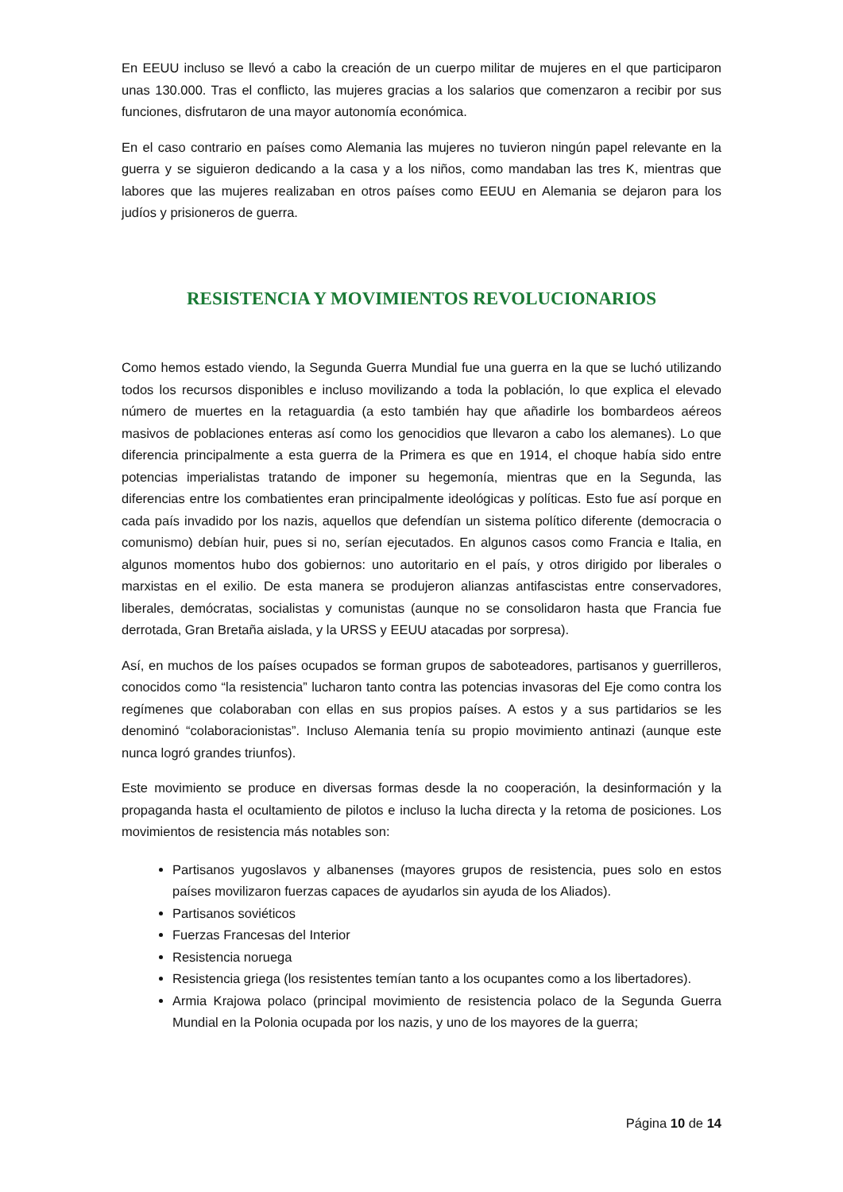En EEUU incluso se llevó a cabo la creación de un cuerpo militar de mujeres en el que participaron unas 130.000. Tras el conflicto, las mujeres gracias a los salarios que comenzaron a recibir por sus funciones, disfrutaron de una mayor autonomía económica.
En el caso contrario en países como Alemania las mujeres no tuvieron ningún papel relevante en la guerra y se siguieron dedicando a la casa y a los niños, como mandaban las tres K, mientras que labores que las mujeres realizaban en otros países como EEUU en Alemania se dejaron para los judíos y prisioneros de guerra.
RESISTENCIA Y MOVIMIENTOS REVOLUCIONARIOS
Como hemos estado viendo, la Segunda Guerra Mundial fue una guerra en la que se luchó utilizando todos los recursos disponibles e incluso movilizando a toda la población, lo que explica el elevado número de muertes en la retaguardia (a esto también hay que añadirle los bombardeos aéreos masivos de poblaciones enteras así como los genocidios que llevaron a cabo los alemanes). Lo que diferencia principalmente a esta guerra de la Primera es que en 1914, el choque había sido entre potencias imperialistas tratando de imponer su hegemonía, mientras que en la Segunda, las diferencias entre los combatientes eran principalmente ideológicas y políticas. Esto fue así porque en cada país invadido por los nazis, aquellos que defendían un sistema político diferente (democracia o comunismo) debían huir, pues si no, serían ejecutados. En algunos casos como Francia e Italia, en algunos momentos hubo dos gobiernos: uno autoritario en el país, y otros dirigido por liberales o marxistas en el exilio. De esta manera se produjeron alianzas antifascistas entre conservadores, liberales, demócratas, socialistas y comunistas (aunque no se consolidaron hasta que Francia fue derrotada, Gran Bretaña aislada, y la URSS y EEUU atacadas por sorpresa).
Así, en muchos de los países ocupados se forman grupos de saboteadores, partisanos y guerrilleros, conocidos como “la resistencia” lucharon tanto contra las potencias invasoras del Eje como contra los regímenes que colaboraban con ellas en sus propios países. A estos y a sus partidarios se les denominó “colaboracionistas”. Incluso Alemania tenía su propio movimiento antinazi (aunque este nunca logró grandes triunfos).
Este movimiento se produce en diversas formas desde la no cooperación, la desinformación y la propaganda hasta el ocultamiento de pilotos e incluso la lucha directa y la retoma de posiciones. Los movimientos de resistencia más notables son:
Partisanos yugoslavos y albanenses (mayores grupos de resistencia, pues solo en estos países movilizaron fuerzas capaces de ayudarlos sin ayuda de los Aliados).
Partisanos soviéticos
Fuerzas Francesas del Interior
Resistencia noruega
Resistencia griega (los resistentes temían tanto a los ocupantes como a los libertadores).
Armia Krajowa polaco (principal movimiento de resistencia polaco de la Segunda Guerra Mundial en la Polonia ocupada por los nazis, y uno de los mayores de la guerra;
Página 10 de 14